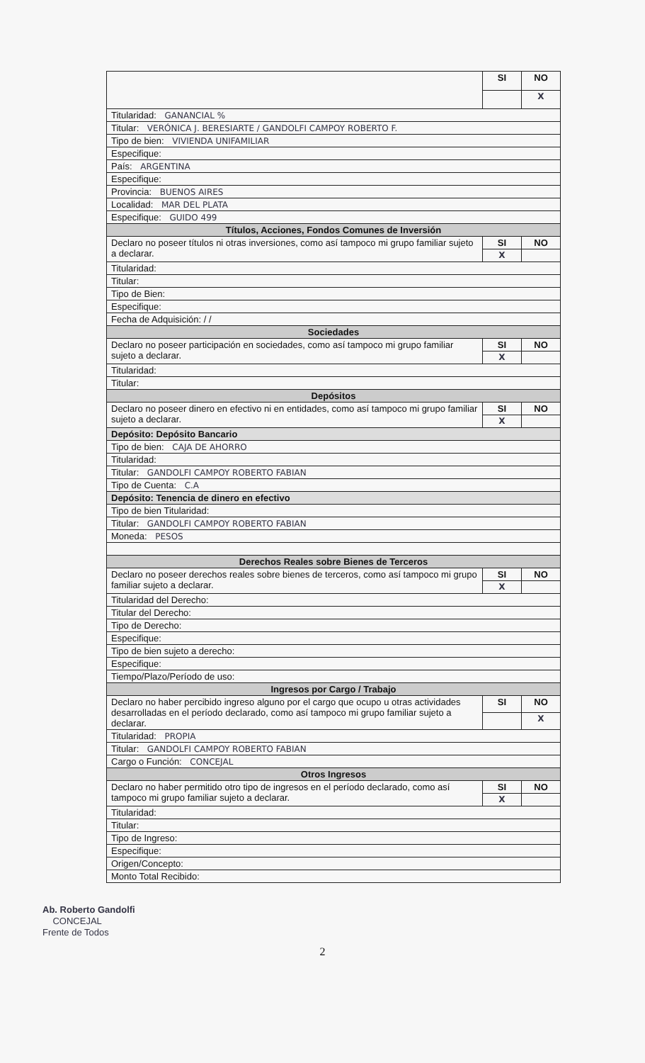| | SI | NO |
| | | X |
| Titularidad: GANANCIAL % | | |
| Titular: VERÓNICA J. BERESIARTE / GANDOLFI CAMPOY ROBERTO F. | | |
| Tipo de bien: VIVIENDA UNIFAMILIAR | | |
| Especifique: | | |
| País: ARGENTINA | | |
| Especifique: | | |
| Provincia: BUENOS AIRES | | |
| Localidad: MAR DEL PLATA | | |
| Especifique: GUIDO 499 | | |
| Títulos, Acciones, Fondos Comunes de Inversión | | |
| Declaro no poseer títulos ni otras inversiones, como así tampoco mi grupo familiar sujeto a declarar. | SI | NO |
| | X | |
| Titularidad: | | |
| Titular: | | |
| Tipo de Bien: | | |
| Especifique: | | |
| Fecha de Adquisición: / / | | |
| Sociedades | | |
| Declaro no poseer participación en sociedades, como así tampoco mi grupo familiar sujeto a declarar. | SI | NO |
| | X | |
| Titularidad: | | |
| Titular: | | |
| Depósitos | | |
| Declaro no poseer dinero en efectivo ni en entidades, como así tampoco mi grupo familiar sujeto a declarar. | SI | NO |
| | X | |
| Depósito: Depósito Bancario | | |
| Tipo de bien: CAJA DE AHORRO | | |
| Titularidad: | | |
| Titular: GANDOLFI CAMPOY ROBERTO FABIAN | | |
| Tipo de Cuenta: C.A | | |
| Depósito: Tenencia de dinero en efectivo | | |
| Tipo de bien Titularidad: | | |
| Titular: GANDOLFI CAMPOY ROBERTO FABIAN | | |
| Moneda: PESOS | | |
| Derechos Reales sobre Bienes de Terceros | | |
| Declaro no poseer derechos reales sobre bienes de terceros, como así tampoco mi grupo familiar sujeto a declarar. | SI | NO |
| | X | |
| Titularidad del Derecho: | | |
| Titular del Derecho: | | |
| Tipo de Derecho: | | |
| Especifique: | | |
| Tipo de bien sujeto a derecho: | | |
| Especifique: | | |
| Tiempo/Plazo/Período de uso: | | |
| Ingresos por Cargo / Trabajo | | |
| Declaro no haber percibido ingreso alguno por el cargo que ocupo u otras actividades desarrolladas en el período declarado, como así tampoco mi grupo familiar sujeto a declarar. | SI | NO |
| | | X |
| Titularidad: PROPIA | | |
| Titular: GANDOLFI CAMPOY ROBERTO FABIAN | | |
| Cargo o Función: CONCEJAL | | |
| Otros Ingresos | | |
| Declaro no haber permitido otro tipo de ingresos en el período declarado, como así tampoco mi grupo familiar sujeto a declarar. | SI | NO |
| | X | |
| Titularidad: | | |
| Titular: | | |
| Tipo de Ingreso: | | |
| Especifique: | | |
| Origen/Concepto: | | |
| Monto Total Recibido: | | |
Ab. Roberto Gandolfi
CONCEJAL
Frente de Todos
2